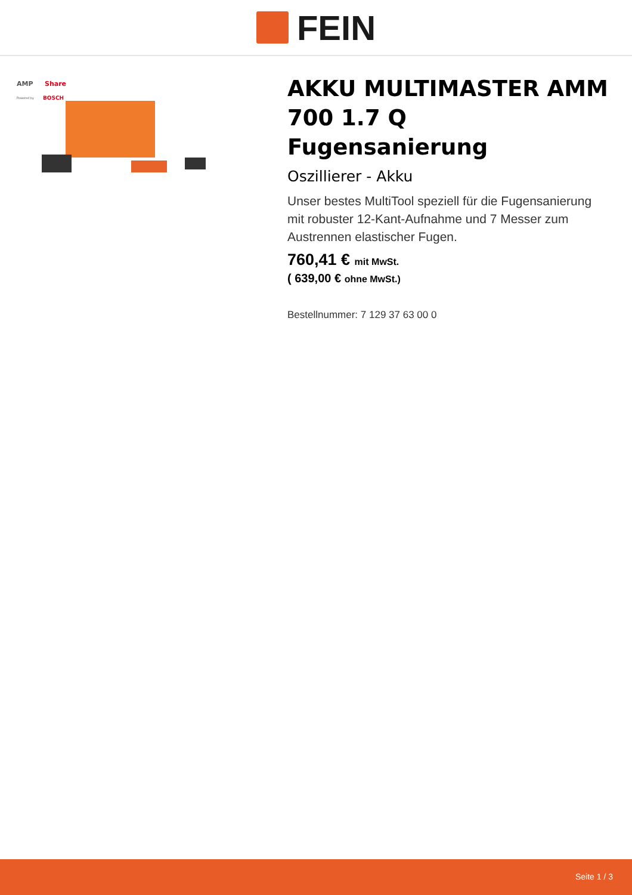FEIN
AMP
Share
Powered by
BOSCH
AKKU MULTIMASTER AMM 700 1.7 Q Fugensanierung
Oszillierer - Akku
Unser bestes MultiTool speziell für die Fugensanierung mit robuster 12-Kant-Aufnahme und 7 Messer zum Austrennen elastischer Fugen.
760,41 € mit MwSt.
( 639,00 € ohne MwSt.)
Bestellnummer: 7 129 37 63 00 0
Seite 1 / 3